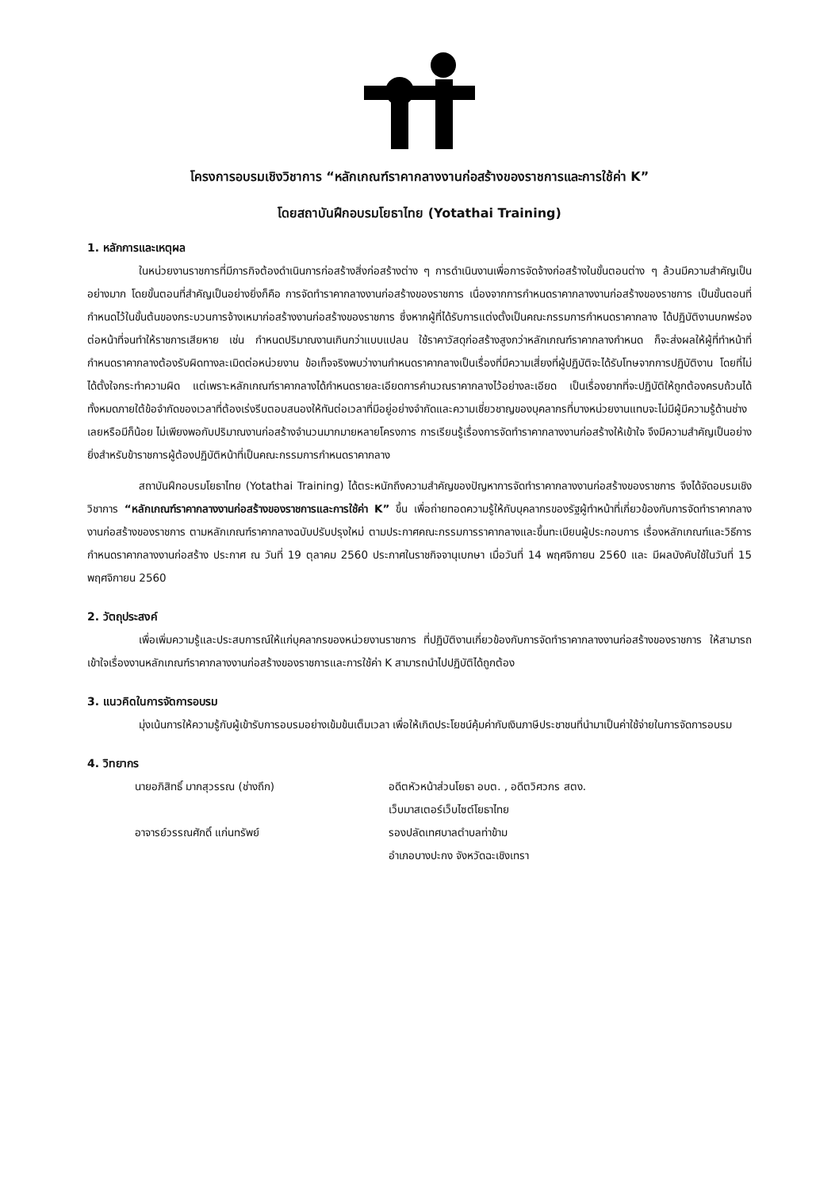โครงการอบรมเชิงวิชาการ “หลักเกณฑ์ราคากลางงานก่อสร้างของราชการและการใช้ค่า K”
โดยสถาบันฝึกอบรมโยธาไทย (Yotathai Training)
1. หลักการและเหตุผล
ในหน่วยงานราชการที่มีภารกิจต้องดำเนินการก่อสร้างสิ่งก่อสร้างต่าง ๆ การดำเนินงานเพื่อการจัดจ้างก่อสร้างในขั้นตอนต่าง ๆ ล้วนมีความสำคัญเป็นอย่างมาก โดยขั้นตอนที่สำคัญเป็นอย่างยิ่งก็คือ การจัดทำราคากลางงานก่อสร้างของราชการ เนื่องจากการกำหนดราคากลางงานก่อสร้างของราชการ เป็นขั้นตอนที่กำหนดไว้ในขั้นต้นของกระบวนการจ้างเหมาก่อสร้างงานก่อสร้างของราชการ ซึ่งหากผู้ที่ได้รับการแต่งตั้งเป็นคณะกรรมการกำหนดราคากลาง ได้ปฏิบัติงานบกพร่องต่อหน้าที่จนทำให้ราชการเสียหาย เช่น กำหนดปริมาณงานเกินกว่าแบบแปลน ใช้ราคาวัสดุก่อสร้างสูงกว่าหลักเกณฑ์ราคากลางกำหนด ก็จะส่งผลให้ผู้ที่ทำหน้าที่กำหนดราคากลางต้องรับผิดทางละเมิดต่อหน่วยงาน ข้อเท็จจริงพบว่างานกำหนดราคากลางเป็นเรื่องที่มีความเสี่ยงที่ผู้ปฏิบัติจะได้รับโทษจากการปฏิบัติงาน โดยที่ไม่ได้ตั้งใจกระทำความผิด แต่เพราะหลักเกณฑ์ราคากลางได้กำหนดรายละเอียดการคำนวณราคากลางไว้อย่างละเอียด เป็นเรื่องยากที่จะปฏิบัติให้ถูกต้องครบถ้วนได้ทั้งหมดภายใต้ข้อจำกัดของเวลาที่ต้องเร่งรีบตอบสนองให้ทันต่อเวลาที่มีอยู่อย่างจำกัดและความเชี่ยวชาญของบุคลากรที่บางหน่วยงานแทบจะไม่มีผู้มีความรู้ด้านช่างเลยหรือมีก็น้อย ไม่เพียงพอกับปริมาณงานก่อสร้างจำนวนมากมายหลายโครงการ การเรียนรู้เรื่องการจัดทำราคากลางงานก่อสร้างให้เข้าใจ จึงมีความสำคัญเป็นอย่างยิ่งสำหรับข้าราชการผู้ต้องปฏิบัติหน้าที่เป็นคณะกรรมการกำหนดราคากลาง
สถาบันฝึกอบรมโยธาไทย (Yotathai Training) ได้ตระหนักถึงความสำคัญของปัญหาการจัดทำราคากลางงานก่อสร้างของราชการ จึงได้จัดอบรมเชิงวิชาการ “หลักเกณฑ์ราคากลางงานก่อสร้างของราชการและการใช้ค่า K” ขึ้น เพื่อถ่ายทอดความรู้ให้กับบุคลากรของรัฐผู้ทำหน้าที่เกี่ยวข้องกับการจัดทำราคากลางงานก่อสร้างของราชการ ตามหลักเกณฑ์ราคากลางฉบับปรับปรุงใหม่ ตามประกาศคณะกรรมการราคากลางและขึ้นทะเบียนผู้ประกอบการ เรื่องหลักเกณฑ์และวิธีการกำหนดราคากลางงานก่อสร้าง ประกาศ ณ วันที่ 19 ตุลาคม 2560 ประกาศในราชกิจจานุเบกษา เมื่อวันที่ 14 พฤศจิกายน 2560 และ มีผลบังคับใช้ในวันที่ 15 พฤศจิกายน 2560
2. วัตถุประสงค์
เพื่อเพิ่มความรู้และประสบการณ์ให้แก่บุคลากรของหน่วยงานราชการ ที่ปฏิบัติงานเกี่ยวข้องกับการจัดทำราคากลางงานก่อสร้างของราชการ ให้สามารถเข้าใจเรื่องงานหลักเกณฑ์ราคากลางงานก่อสร้างของราชการและการใช้ค่า K สามารถนำไปปฏิบัติได้ถูกต้อง
3. แนวคิดในการจัดการอบรม
มุ่งเน้นการให้ความรู้กับผู้เข้ารับการอบรมอย่างเข้มข้นเต็มเวลา เพื่อให้เกิดประโยชน์คุ้มค่ากับเงินภาษีประชาชนที่นำมาเป็นค่าใช้จ่ายในการจัดการอบรม
4. วิทยากร
นายอภิสิทธิ์ มากสุวรรณ (ช่างถึก) อดีตหัวหน้าส่วนโยธา อบต. , อดีตวิศวกร สตง.
เว็บมาสเตอร์เว็บไซต์โยธาไทย
อาจารย์วรรณศักดิ์ แก่นทรัพย์ รองปลัดเทศบาลตำบลท่าข้าม
อำเภอบางปะกง จังหวัดฉะเชิงเทรา